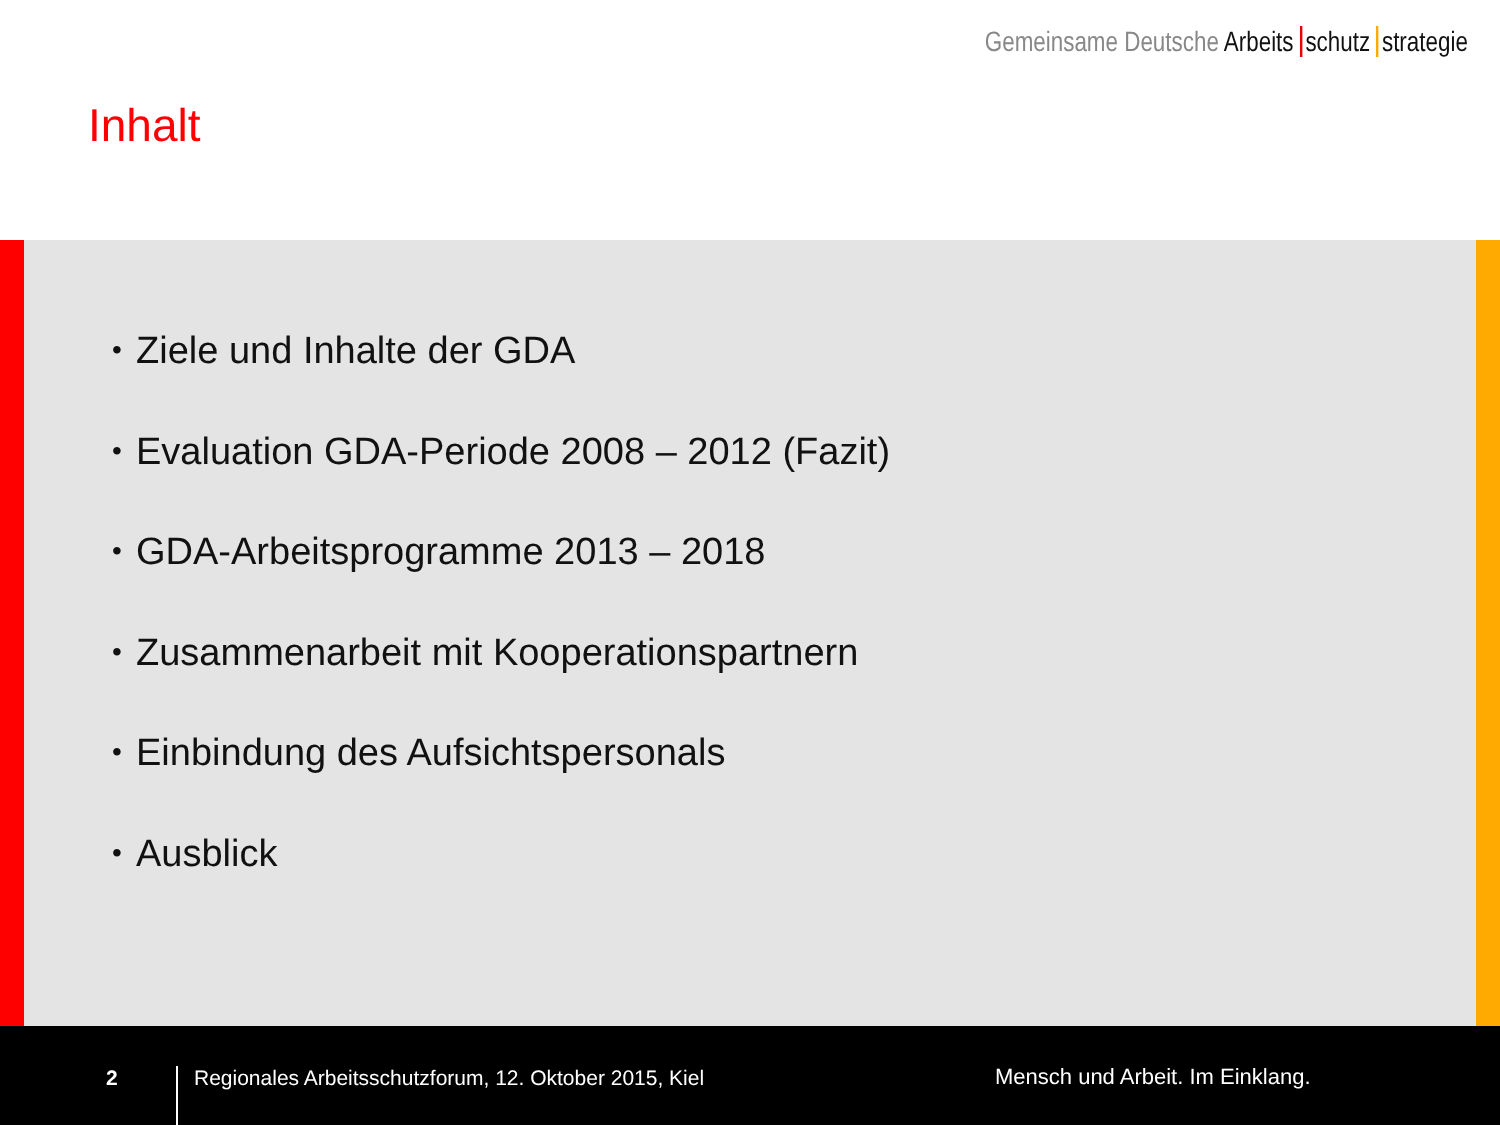Gemeinsame Deutsche Arbeits schutz strategie
Inhalt
• Ziele und Inhalte der GDA
• Evaluation GDA-Periode 2008 – 2012 (Fazit)
• GDA-Arbeitsprogramme 2013 – 2018
• Zusammenarbeit mit Kooperationspartnern
• Einbindung des Aufsichtspersonals
• Ausblick
2
Regionales Arbeitsschutzforum, 12. Oktober 2015, Kiel
Mensch und Arbeit. Im Einklang.